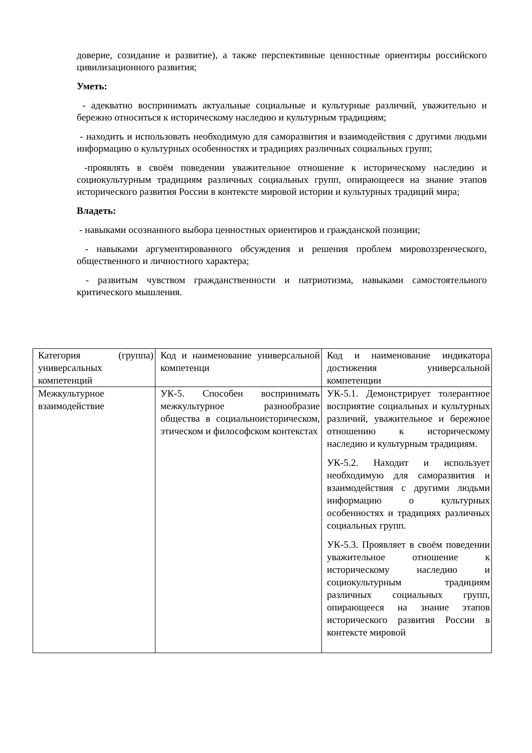доверие, созидание и развитие), а также перспективные ценностные ориентиры российского цивилизационного развития;
Уметь:
- адекватно воспринимать актуальные социальные и культурные различий, уважительно и бережно относиться к историческому наследию и культурным традициям;
- находить и использовать необходимую для саморазвития и взаимодействия с другими людьми информацию о культурных особенностях и традициях различных социальных групп;
-проявлять в своём поведении уважительное отношение к историческому наследию и социокультурным традициям различных социальных групп, опирающееся на знание этапов исторического развития России в контексте мировой истории и культурных традиций мира;
Владеть:
- навыками осознанного выбора ценностных ориентиров и гражданской позиции;
- навыками аргументированного обсуждения и решения проблем мировоззренческого, общественного и личностного характера;
- развитым чувством гражданственности и патриотизма, навыками самостоятельного критического мышления.
| Категория (группа) универсальных компетенций | Код и наименование универсальной компетенци | Код и наименование индикатора достижения универсальной компетенции |
| Межкультурное взаимодействие | УК-5. Способен воспринимать межкультурное разнообразие общества в социальноисторическом, этическом и философском контекстах | УК-5.1. Демонстрирует толерантное восприятие социальных и культурных различий, уважительное и бережное отношению к историческому наследию и культурным традициям. УК-5.2. Находит и использует необходимую для саморазвития и взаимодействия с другими людьми информацию о культурных особенностях и традициях различных социальных групп. УК-5.3. Проявляет в своём поведении уважительное отношение к историческому наследию и социокультурным традициям различных социальных групп, опирающееся на знание этапов исторического развития России в контексте мировой |